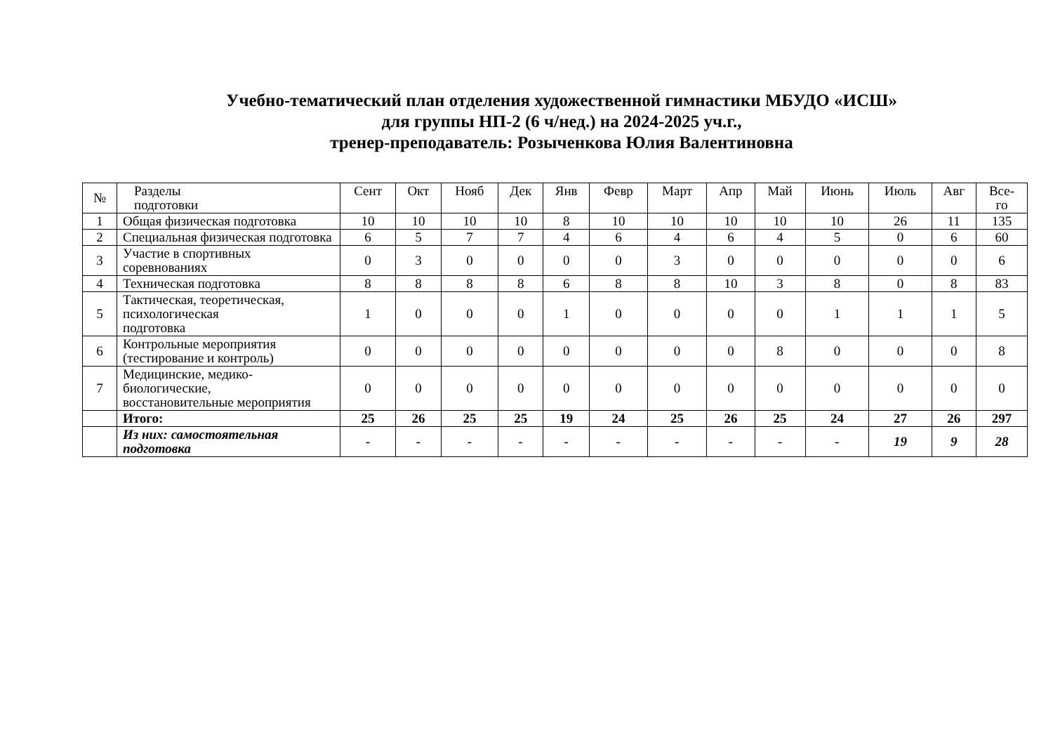Учебно-тематический план отделения художественной гимнастики МБУДО «ИСШ»
для группы НП-2 (6 ч/нед.) на 2024-2025 уч.г.,
тренер-преподаватель: Розыченкова Юлия Валентиновна
| № | Разделы подготовки | Сент | Окт | Нояб | Дек | Янв | Февр | Март | Апр | Май | Июнь | Июль | Авг | Все- го |
| --- | --- | --- | --- | --- | --- | --- | --- | --- | --- | --- | --- | --- | --- | --- |
| 1 | Общая физическая подготовка | 10 | 10 | 10 | 10 | 8 | 10 | 10 | 10 | 10 | 10 | 26 | 11 | 135 |
| 2 | Специальная физическая подготовка | 6 | 5 | 7 | 7 | 4 | 6 | 4 | 6 | 4 | 5 | 0 | 6 | 60 |
| 3 | Участие в спортивных соревнованиях | 0 | 3 | 0 | 0 | 0 | 0 | 3 | 0 | 0 | 0 | 0 | 0 | 6 |
| 4 | Техническая подготовка | 8 | 8 | 8 | 8 | 6 | 8 | 8 | 10 | 3 | 8 | 0 | 8 | 83 |
| 5 | Тактическая, теоретическая, психологическая подготовка | 1 | 0 | 0 | 0 | 1 | 0 | 0 | 0 | 0 | 1 | 1 | 1 | 5 |
| 6 | Контрольные мероприятия (тестирование и контроль) | 0 | 0 | 0 | 0 | 0 | 0 | 0 | 0 | 8 | 0 | 0 | 0 | 8 |
| 7 | Медицинские, медико- биологические, восстановительные мероприятия | 0 | 0 | 0 | 0 | 0 | 0 | 0 | 0 | 0 | 0 | 0 | 0 | 0 |
| | Итого: | 25 | 26 | 25 | 25 | 19 | 24 | 25 | 26 | 25 | 24 | 27 | 26 | 297 |
| | Из них: самостоятельная подготовка | - | - | - | - | - | - | - | - | - | - | 19 | 9 | 28 |